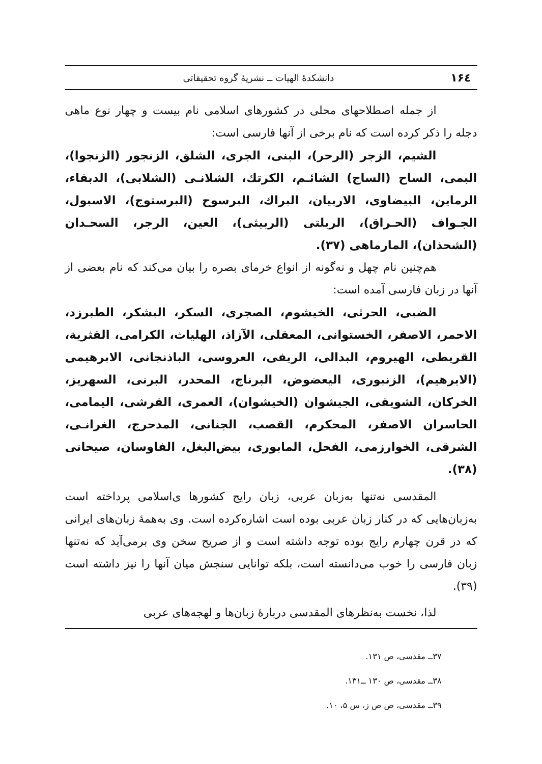۱۶٤ دانشکدۀ الهیات ــ نشریۀ گروه تحقیقاتی
از جمله اصطلاحهای محلی در کشورهای اسلامی نام بیست و چهار نوع ماهی دجله را ذکر کرده است که نام برخی از آنها فارسی است:
الشیم، الزجر (الرحر)، البنی، الجری، الشلق، الزنجور (الزنجوا)، البمی، الساح (الساج) الشائـم، الکرتك، الشلانـی (الشلابی)، الدبقاء، الرماین، البیضاوی، الاربیان، البراك، البرسوح (البرستوج)، الاسبول، الجـواف (الحـراق)، الربلتی (الربیثی)، العین، الرجر، السحـدان (الشحذان)، المارماهی (۳۷).
هم‌چنین نام چهل و نه‌گونه از انواع خرمای بصره را بیان می‌کند که نام بعضی از آنها در زبان فارسی آمده است:
الضبی، الحرثی، الخیشوم، الصجری، السکر، البشکر، الطبرزد، الاحمر، الاصفر، الخستوانی، المعقلی، الآزاذ، الهلیاث، الکرامی، القثریة، القریطی، الهیروم، البدالی، الریفی، العروسی، الباذنجانی، الابرهیمی (الابرهیم)، الزنبوری، الیعضوض، البرناج، المحدر، البرنی، السهریز، الخرکان، الشویقی، الجیشوان (الخیشوان)، العمری، القرشی، الیمامی، الحاسران الاصفر، المحکرم، القصب، الجنانی، المدحرج، الغرانـی، الشرقی، الخوارزمی، الفحل، المابوری، بیض‌البغل، الفاوسان، صیحانی (۳۸).
المقدسی نه‌تنها به‌زبان عربی، زبان رایج کشورها ی‌اسلامی پرداخته است به‌زبان‌هایی که در کنار زبان عربی بوده است اشاره‌کرده است. وی به‌همۀ زبان‌های ایرانی که در قرن چهارم رایج بوده توجه داشته است و از صریح سخن وی برمی‌آید که نه‌تنها زبان فارسی را خوب می‌دانسته است، بلکه توانایی سنجش میان آنها را نیز داشته است (۳۹).
لذا، نخست به‌نظرهای المقدسی دربارۀ زبان‌ها و لهجه‌های عربی
۳۷ــ مقدسی، ص ۱۳۱.
۳۸ــ مقدسی، ص ۱۳۰ ــ۱۳۱.
۳۹ــ مقدسی، ص ص ز، س ۵، ۱۰.